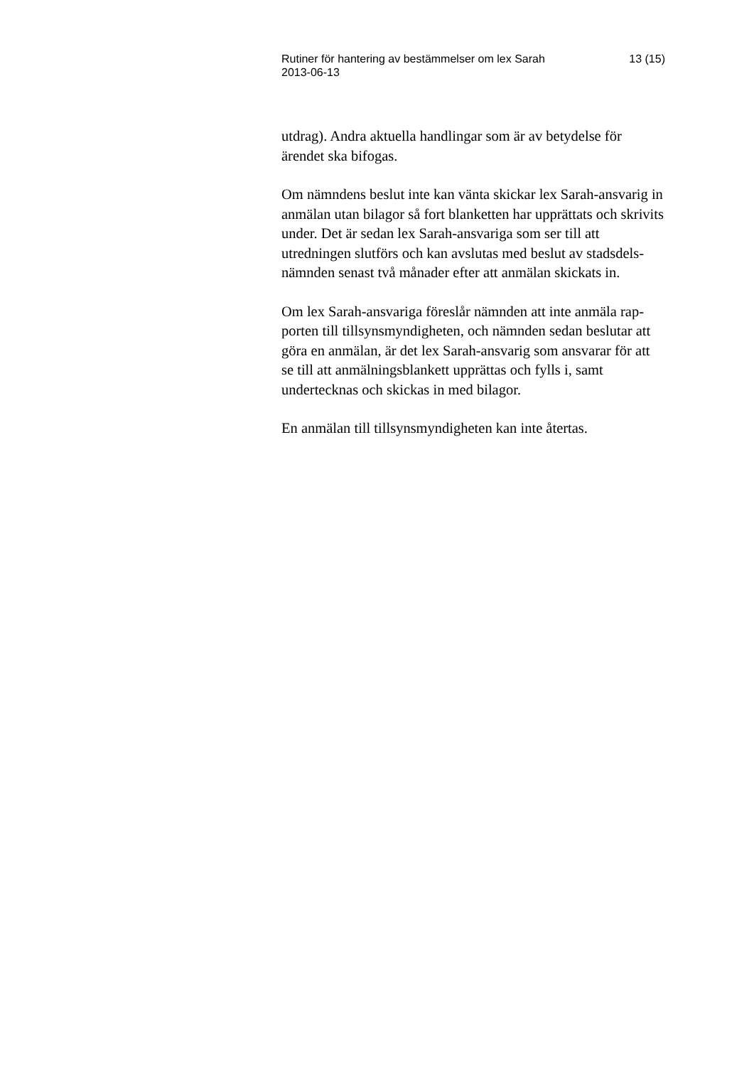Rutiner för hantering av bestämmelser om lex Sarah
2013-06-13
13 (15)
utdrag). Andra aktuella handlingar som är av betydelse för ärendet ska bifogas.
Om nämndens beslut inte kan vänta skickar lex Sarah-ansvarig in anmälan utan bilagor så fort blanketten har upprättats och skrivits under. Det är sedan lex Sarah-ansvariga som ser till att utredningen slutförs och kan avslutas med beslut av stadsdels-nämnden senast två månader efter att anmälan skickats in.
Om lex Sarah-ansvariga föreslår nämnden att inte anmäla rap-porten till tillsynsmyndigheten, och nämnden sedan beslutar att göra en anmälan, är det lex Sarah-ansvarig som ansvarar för att se till att anmälningsblankett upprättas och fylls i, samt undertecknas och skickas in med bilagor.
En anmälan till tillsynsmyndigheten kan inte återtas.